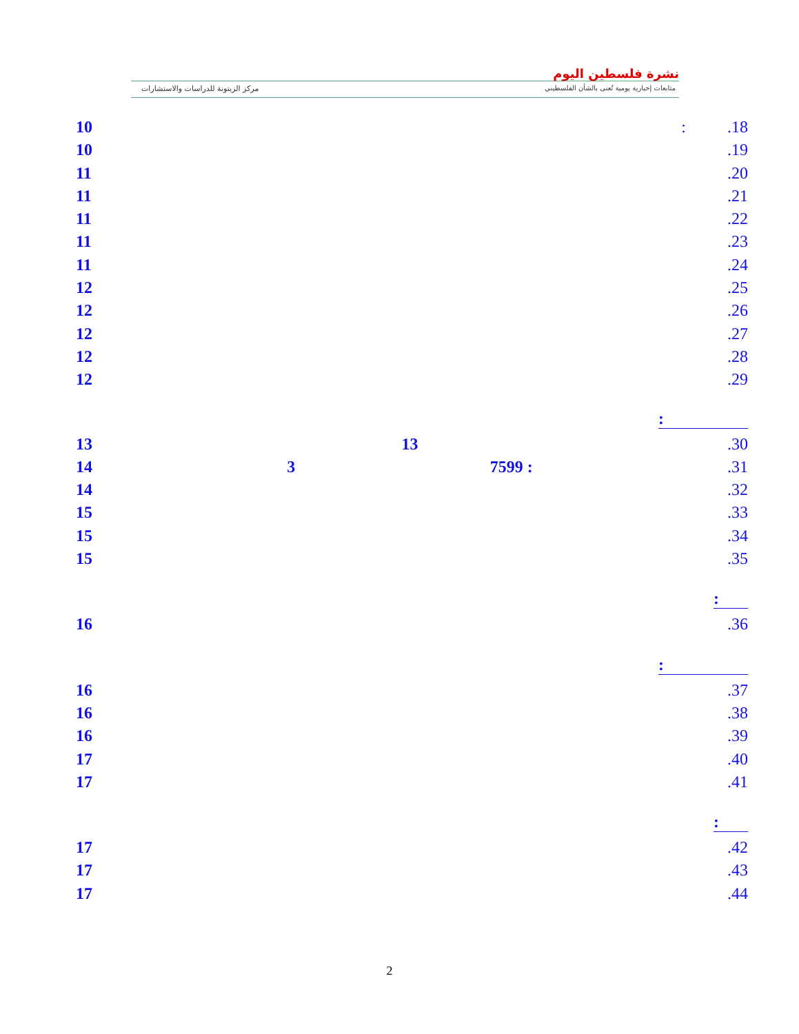نشرة فلسطين اليوم
متابعات إخبارية يومية تُعنى بالشأن الفلسطيني
مركز الزيتونة للدراسات والاستشارات
10: .18
10.19
11.20
11.21
11.22
11.23
11.24
12.25
12.26
12.27
12.28
12.29
:
13 13.30
14 3 7599 :.31
14.32
15.33
15.34
15.35
:
16.36
:
16.37
16.38
16.39
17.40
17.41
:
17.42
17.43
17.44
2